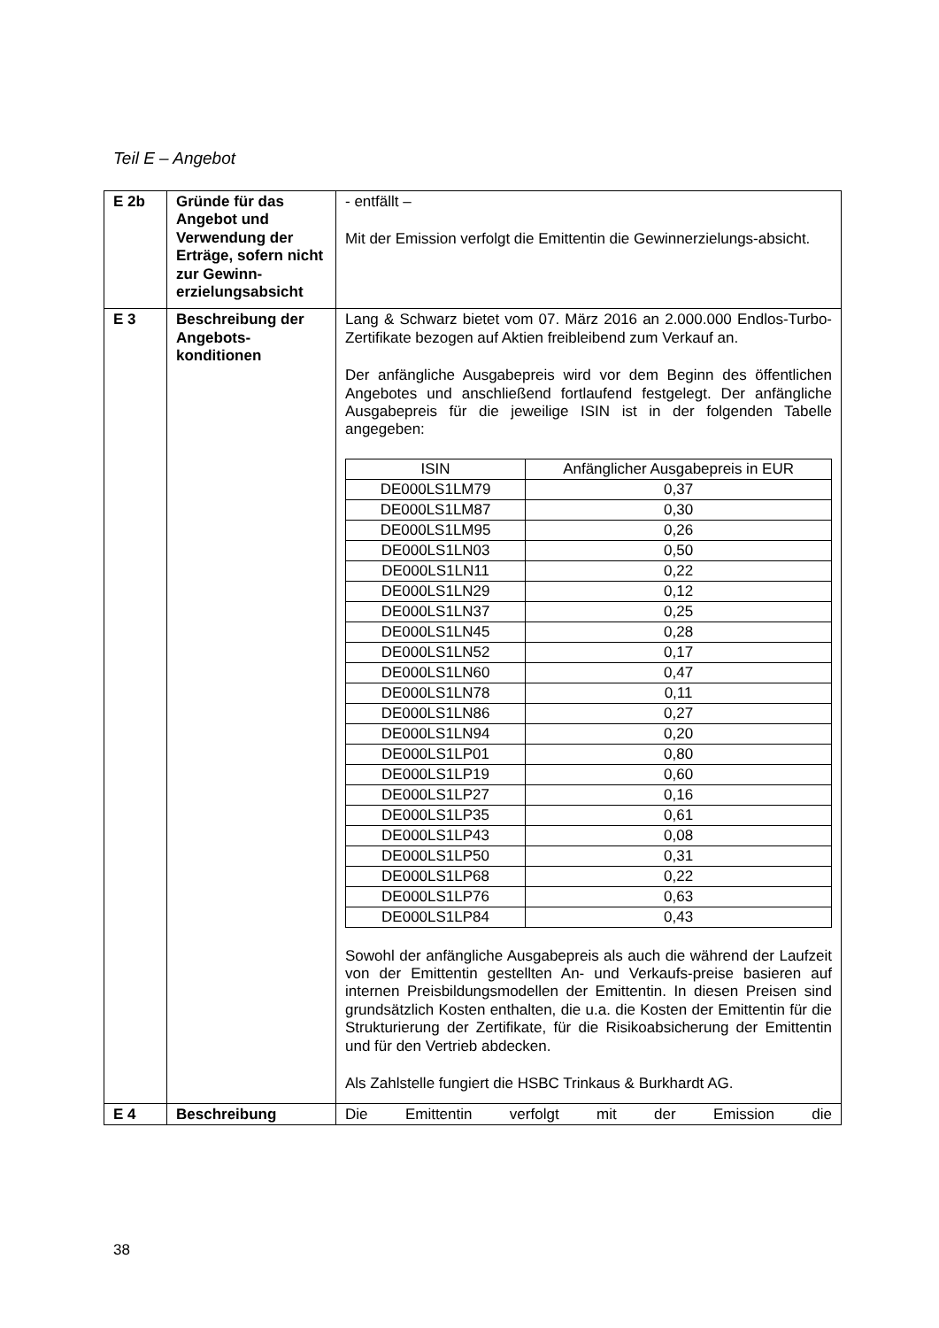Teil E – Angebot
| E 2b | Gründe für das Angebot und Verwendung der Erträge, sofern nicht zur Gewinn-erzielungsabsicht | - entfällt – Mit der Emission verfolgt die Emittentin die Gewinnerzielungs-absicht. |
| E 3 | Beschreibung der Angebots-konditionen | Lang & Schwarz bietet vom 07. März 2016 an 2.000.000 Endlos-Turbo-Zertifikate bezogen auf Aktien freibleibend zum Verkauf an. Der anfängliche Ausgabepreis wird vor dem Beginn des öffentlichen Angebotes und anschließend fortlaufend festgelegt. Der anfängliche Ausgabepreis für die jeweilige ISIN ist in der folgenden Tabelle angegeben: / ISIN / Anfänglicher Ausgabepreis in EUR / / --- / --- / / DE000LS1LM79 / 0,37 / / DE000LS1LM87 / 0,30 / / DE000LS1LM95 / 0,26 / / DE000LS1LN03 / 0,50 / / DE000LS1LN11 / 0,22 / / DE000LS1LN29 / 0,12 / / DE000LS1LN37 / 0,25 / / DE000LS1LN45 / 0,28 / / DE000LS1LN52 / 0,17 / / DE000LS1LN60 / 0,47 / / DE000LS1LN78 / 0,11 / / DE000LS1LN86 / 0,27 / / DE000LS1LN94 / 0,20 / / DE000LS1LP01 / 0,80 / / DE000LS1LP19 / 0,60 / / DE000LS1LP27 / 0,16 / / DE000LS1LP35 / 0,61 / / DE000LS1LP43 / 0,08 / / DE000LS1LP50 / 0,31 / / DE000LS1LP68 / 0,22 / / DE000LS1LP76 / 0,63 / / DE000LS1LP84 / 0,43 / Sowohl der anfängliche Ausgabepreis als auch die während der Laufzeit von der Emittentin gestellten An- und Verkaufs-preise basieren auf internen Preisbildungsmodellen der Emittentin. In diesen Preisen sind grundsätzlich Kosten enthalten, die u.a. die Kosten der Emittentin für die Strukturierung der Zertifikate, für die Risikoabsicherung der Emittentin und für den Vertrieb abdecken. Als Zahlstelle fungiert die HSBC Trinkaus & Burkhardt AG. |
| E 4 | Beschreibung | Die Emittentin verfolgt mit der Emission die |
38